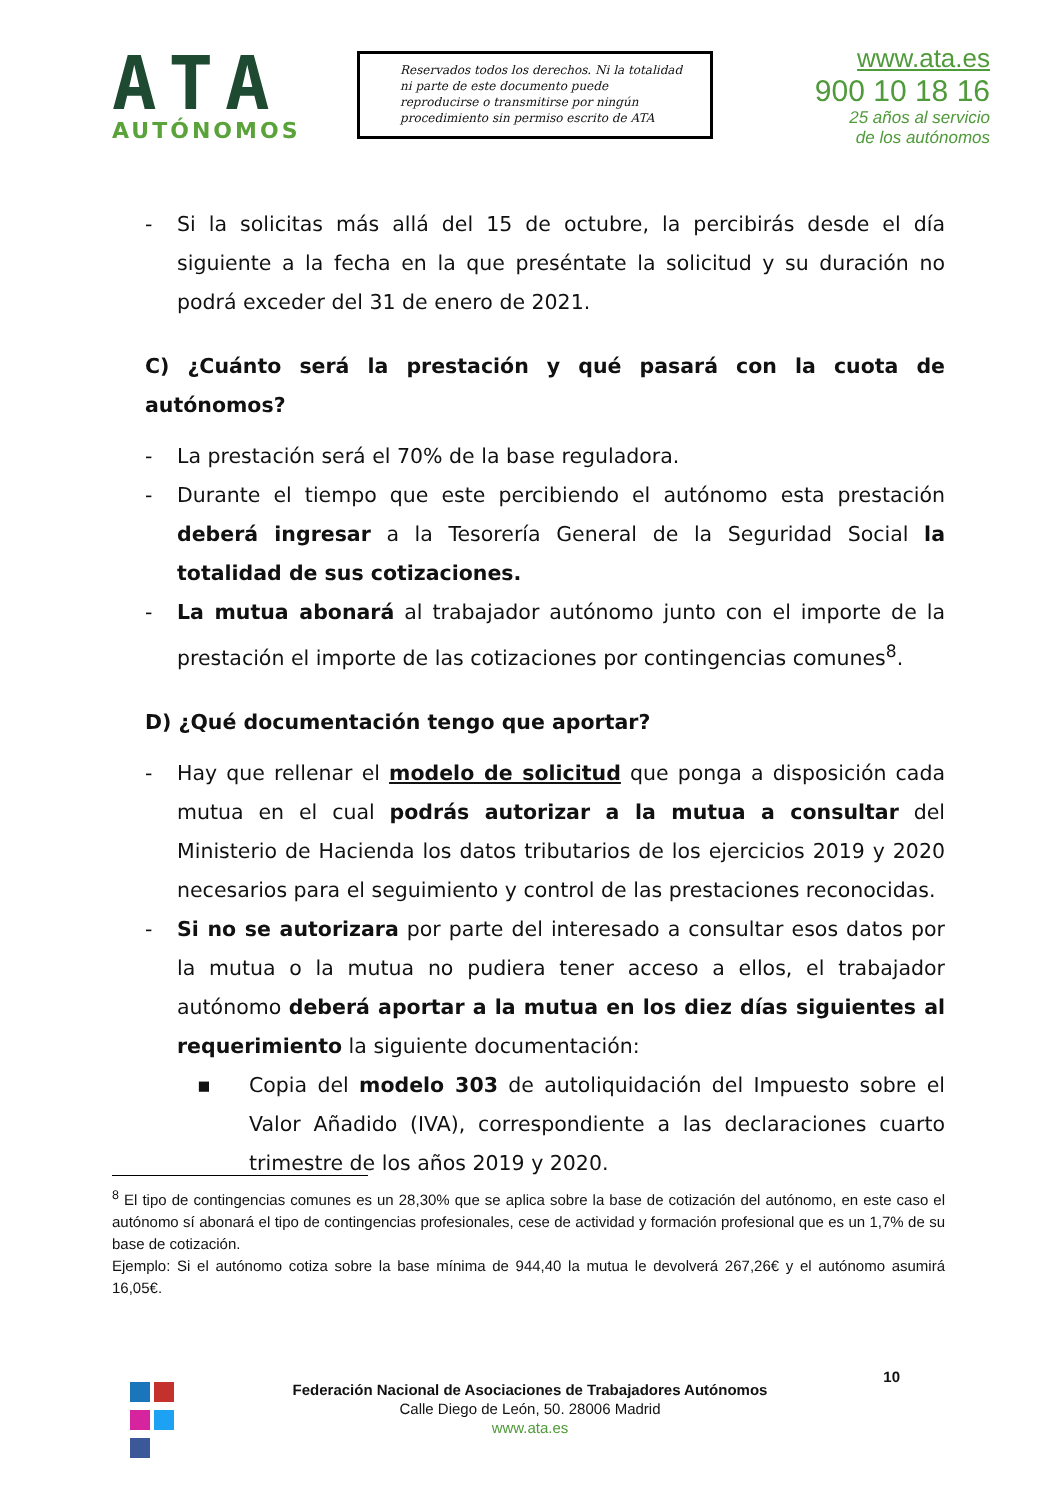ATA
AUTÓNOMOS
Reservados todos los derechos. Ni la totalidad ni parte de este documento puede reproducirse o transmitirse por ningún procedimiento sin permiso escrito de ATA
www.ata.es
900 10 18 16
25 años al servicio
de los autónomos
- Si la solicitas más allá del 15 de octubre, la percibirás desde el día siguiente a la fecha en la que preséntate la solicitud y su duración no podrá exceder del 31 de enero de 2021.
C) ¿Cuánto será la prestación y qué pasará con la cuota de autónomos?
- La prestación será el 70% de la base reguladora.
- Durante el tiempo que este percibiendo el autónomo esta prestación deberá ingresar a la Tesorería General de la Seguridad Social la totalidad de sus cotizaciones.
- La mutua abonará al trabajador autónomo junto con el importe de la prestación el importe de las cotizaciones por contingencias comunes<sup>8</sup>.
D) ¿Qué documentación tengo que aportar?
- Hay que rellenar el modelo de solicitud que ponga a disposición cada mutua en el cual podrás autorizar a la mutua a consultar del Ministerio de Hacienda los datos tributarios de los ejercicios 2019 y 2020 necesarios para el seguimiento y control de las prestaciones reconocidas.
- Si no se autorizara por parte del interesado a consultar esos datos por la mutua o la mutua no pudiera tener acceso a ellos, el trabajador autónomo deberá aportar a la mutua en los diez días siguientes al requerimiento la siguiente documentación:
▪ Copia del modelo 303 de autoliquidación del Impuesto sobre el Valor Añadido (IVA), correspondiente a las declaraciones cuarto trimestre de los años 2019 y 2020.
<sup>8</sup> El tipo de contingencias comunes es un 28,30% que se aplica sobre la base de cotización del autónomo, en este caso el autónomo sí abonará el tipo de contingencias profesionales, cese de actividad y formación profesional que es un 1,7% de su base de cotización.
Ejemplo: Si el autónomo cotiza sobre la base mínima de 944,40 la mutua le devolverá 267,26€ y el autónomo asumirá 16,05€.
10
Federación Nacional de Asociaciones de Trabajadores Autónomos
Calle Diego de León, 50. 28006 Madrid
www.ata.es